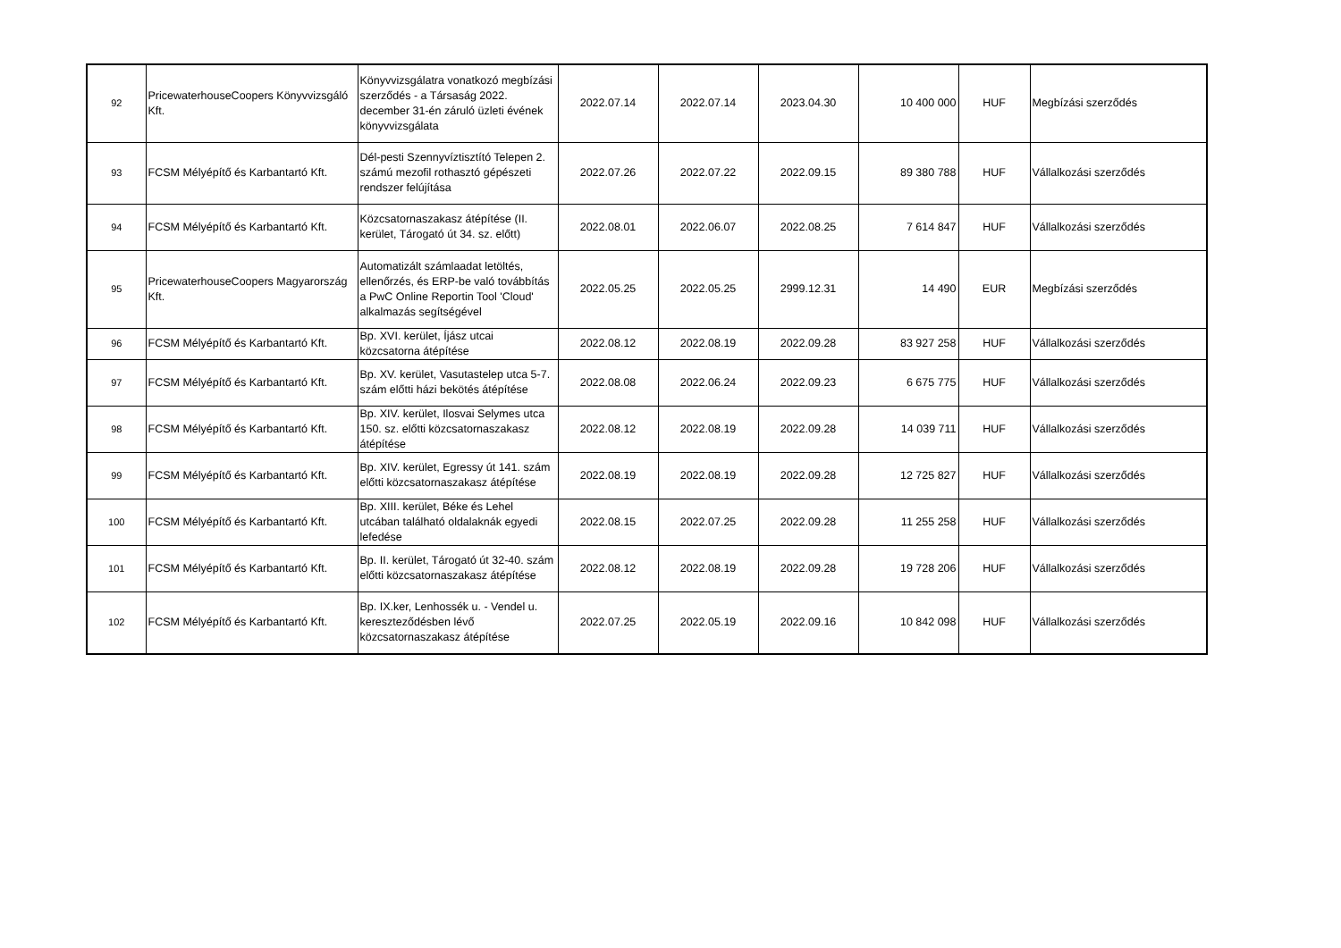| 92 | PricewaterhouseCoopers Könyvvizsgáló Kft. | Könyvvizsgálatra vonatkozó megbízási szerződés - a Társaság 2022. december 31-én záruló üzleti évének könyvvizsgálata | 2022.07.14 | 2022.07.14 | 2023.04.30 | 10 400 000 | HUF | Megbízási szerződés |
| 93 | FCSM Mélyépítő és Karbantartó Kft. | Dél-pesti Szennyvíztisztító Telepen 2. számú mezofil rothasztó gépészeti rendszer felújítása | 2022.07.26 | 2022.07.22 | 2022.09.15 | 89 380 788 | HUF | Vállalkozási szerződés |
| 94 | FCSM Mélyépítő és Karbantartó Kft. | Közcsatornaszakasz átépítése (II. kerület, Tárogató út 34. sz. előtt) | 2022.08.01 | 2022.06.07 | 2022.08.25 | 7 614 847 | HUF | Vállalkozási szerződés |
| 95 | PricewaterhouseCoopers Magyarország Kft. | Automatizált számlaadat letöltés, ellenőrzés, és ERP-be való továbbítás a PwC Online Reportin Tool 'Cloud' alkalmazás segítségével | 2022.05.25 | 2022.05.25 | 2999.12.31 | 14 490 | EUR | Megbízási szerződés |
| 96 | FCSM Mélyépítő és Karbantartó Kft. | Bp. XVI. kerület, Íjász utcai közcsatorna átépítése | 2022.08.12 | 2022.08.19 | 2022.09.28 | 83 927 258 | HUF | Vállalkozási szerződés |
| 97 | FCSM Mélyépítő és Karbantartó Kft. | Bp. XV. kerület, Vasutastelep utca 5-7. szám előtti házi bekötés átépítése | 2022.08.08 | 2022.06.24 | 2022.09.23 | 6 675 775 | HUF | Vállalkozási szerződés |
| 98 | FCSM Mélyépítő és Karbantartó Kft. | Bp. XIV. kerület, Ilosvai Selymes utca 150. sz. előtti közcsatornaszakasz átépítése | 2022.08.12 | 2022.08.19 | 2022.09.28 | 14 039 711 | HUF | Vállalkozási szerződés |
| 99 | FCSM Mélyépítő és Karbantartó Kft. | Bp. XIV. kerület, Egressy út 141. szám előtti közcsatornaszakasz átépítése | 2022.08.19 | 2022.08.19 | 2022.09.28 | 12 725 827 | HUF | Vállalkozási szerződés |
| 100 | FCSM Mélyépítő és Karbantartó Kft. | Bp. XIII. kerület, Béke és Lehel utcában található oldalaknák egyedi lefedése | 2022.08.15 | 2022.07.25 | 2022.09.28 | 11 255 258 | HUF | Vállalkozási szerződés |
| 101 | FCSM Mélyépítő és Karbantartó Kft. | Bp. II. kerület, Tárogató út 32-40. szám előtti közcsatornaszakasz átépítése | 2022.08.12 | 2022.08.19 | 2022.09.28 | 19 728 206 | HUF | Vállalkozási szerződés |
| 102 | FCSM Mélyépítő és Karbantartó Kft. | Bp. IX.ker, Lenhossék u. - Vendel u. kereszteződésben lévő közcsatornaszakasz átépítése | 2022.07.25 | 2022.05.19 | 2022.09.16 | 10 842 098 | HUF | Vállalkozási szerződés |